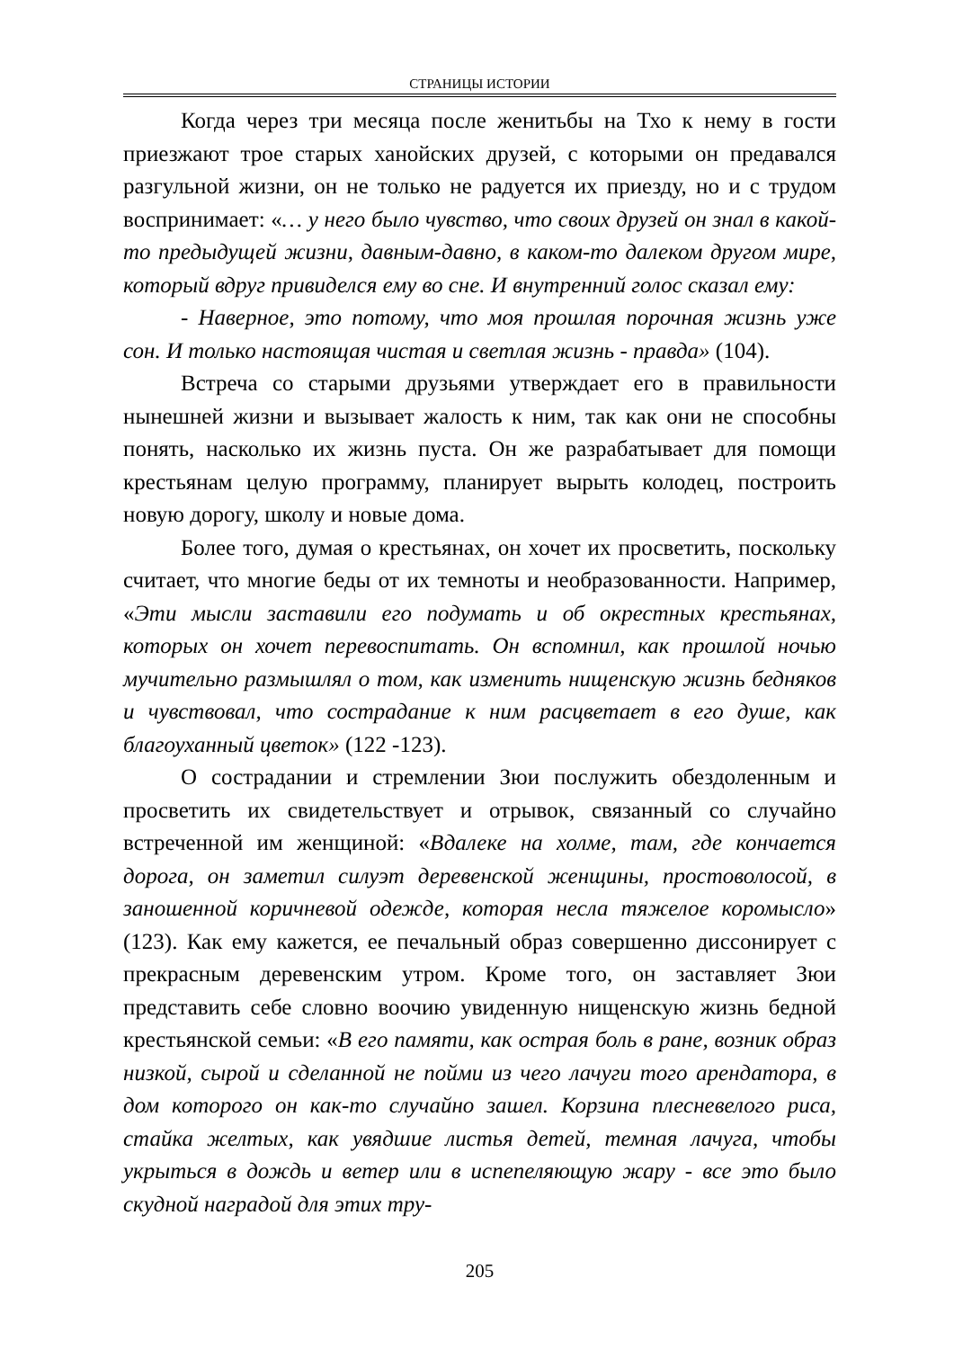СТРАНИЦЫ ИСТОРИИ
Когда через три месяца после женитьбы на Тхо к нему в гости приезжают трое старых ханойских друзей, с которыми он предавался разгульной жизни, он не только не радуется их приезду, но и с трудом воспринимает: «… у него было чувство, что своих друзей он знал в какой-то предыдущей жизни, давным-давно, в каком-то далеком другом мире, который вдруг привиделся ему во сне. И внутренний голос сказал ему:
- Наверное, это потому, что моя прошлая порочная жизнь уже сон. И только настоящая чистая и светлая жизнь - правда» (104).
Встреча со старыми друзьями утверждает его в правильности нынешней жизни и вызывает жалость к ним, так как они не способны понять, насколько их жизнь пуста. Он же разрабатывает для помощи крестьянам целую программу, планирует вырыть колодец, построить новую дорогу, школу и новые дома.
Более того, думая о крестьянах, он хочет их просветить, поскольку считает, что многие беды от их темноты и необразованности. Например, «Эти мысли заставили его подумать и об окрестных крестьянах, которых он хочет перевоспитать. Он вспомнил, как прошлой ночью мучительно размышлял о том, как изменить нищенскую жизнь бедняков и чувствовал, что сострадание к ним расцветает в его душе, как благоуханный цветок» (122 -123).
О сострадании и стремлении Зюи послужить обездоленным и просветить их свидетельствует и отрывок, связанный со случайно встреченной им женщиной: «Вдалеке на холме, там, где кончается дорога, он заметил силуэт деревенской женщины, простоволосой, в заношенной коричневой одежде, которая несла тяжелое коромысло» (123). Как ему кажется, ее печальный образ совершенно диссонирует с прекрасным деревенским утром. Кроме того, он заставляет Зюи представить себе словно воочию увиденную нищенскую жизнь бедной крестьянской семьи: «В его памяти, как острая боль в ране, возник образ низкой, сырой и сделанной не пойми из чего лачуги того арендатора, в дом которого он как-то случайно зашел. Корзина плесневелого риса, стайка желтых, как увядшие листья детей, темная лачуга, чтобы укрыться в дождь и ветер или в испепеляющую жару - все это было скудной наградой для этих тру-
205